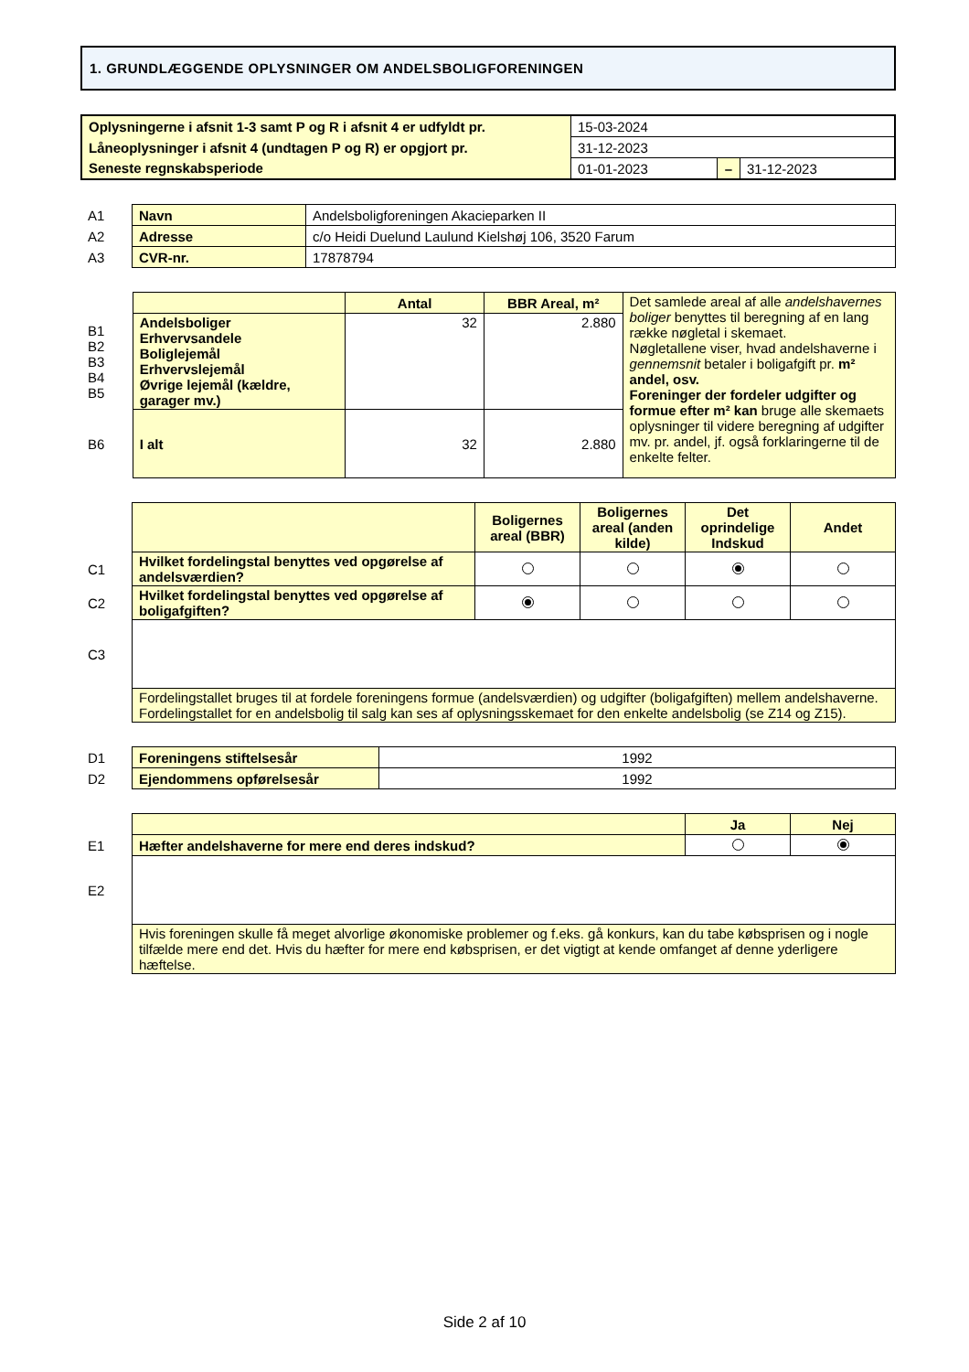1. GRUNDLÆGGENDE OPLYSNINGER OM ANDELSBOLIGFORENINGEN
| Oplysningerne i afsnit 1-3 samt P og R i afsnit 4 er udfyldt pr. | 15-03-2024 | | |
| Låneoplysninger i afsnit 4 (undtagen P og R) er opgjort pr. | 31-12-2023 | | |
| Seneste regnskabsperiode | 01-01-2023 | – | 31-12-2023 |
| A1 | Navn | Andelsboligforeningen Akacieparken II |
| A2 | Adresse | c/o Heidi Duelund Laulund Kielshøj 106, 3520 Farum |
| A3 | CVR-nr. | 17878794 |
| | | Antal | BBR Areal, m² | Det samlede areal af alle andelshavernes boliger benyttes til beregning af en lang række nøgletal i skemaet. Nøgletallene viser, hvad andelshaverne i gennemsnit betaler i boligafgift pr. m² andel, osv. Foreninger der fordeler udgifter og formue efter m² kan bruge alle skemaets oplysninger til videre beregning af udgifter mv. pr. andel, jf. også forklaringerne til de enkelte felter. |
| B1 B2 B3 B4 B5 | Andelsboliger Erhvervsandele Boliglejemål Erhvervslejemål Øvrige lejemål (kældre, garager mv.) | 32 | 2.880 | |
| B6 | I alt | 32 | 2.880 | |
| | | Boligernes areal (BBR) | Boligernes areal (anden kilde) | Det oprindelige Indskud | Andet |
| C1 | Hvilket fordelingstal benyttes ved opgørelse af andelsværdien? | | | | |
| C2 | Hvilket fordelingstal benyttes ved opgørelse af boligafgiften? | | | | |
| C3 | | | | | |
| | Fordelingstallet bruges til at fordele foreningens formue (andelsværdien) og udgifter (boligafgiften) mellem andelshaverne. Fordelingstallet for en andelsbolig til salg kan ses af oplysningsskemaet for den enkelte andelsbolig (se Z14 og Z15). | | | | |
| D1 | Foreningens stiftelsesår | 1992 |
| D2 | Ejendommens opførelsesår | 1992 |
| | | Ja | Nej |
| E1 | Hæfter andelshaverne for mere end deres indskud? | | |
| E2 | | | |
| | Hvis foreningen skulle få meget alvorlige økonomiske problemer og f.eks. gå konkurs, kan du tabe købsprisen og i nogle tilfælde mere end det. Hvis du hæfter for mere end købsprisen, er det vigtigt at kende omfanget af denne yderligere hæftelse. | | |
Side 2 af 10